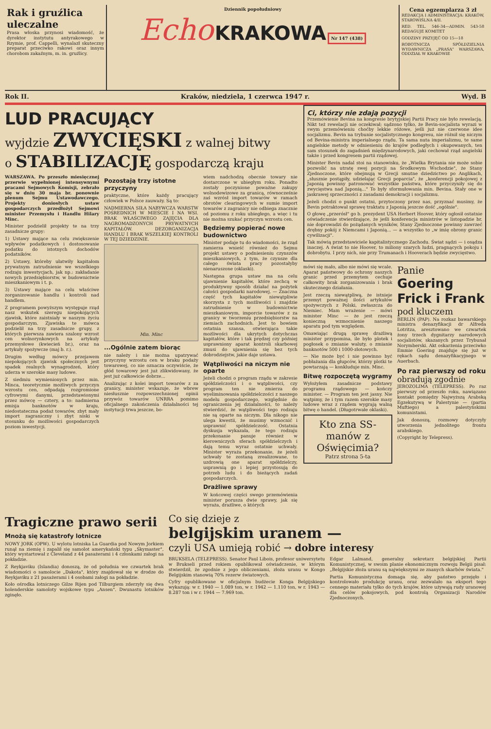Rak i gruźlica uleczalne
Prasa włoska przynosi wiadomość, że dyrektor instytutu antyrakowego w Rzymie, prof. Cappelli, wynalazł skuteczny preparat przeciwko rakowi oraz innym chorobom zakaźnym, m. in. gruźlicy.
Dziennik popołudniowy
Echo
KRAKOWA Nr 147 (438)
Cena egzemplarza 3 zł
REDAKCJA I ADMINISTRACJA: KRAKÓW, STAROWIŚLNA 4/II.
RED. TEL. 546-34—ADMIN. 543-58 REDAGUJE KOMITET
GODZINY PRZYJĘĆ OD 15—18
ROBOTNICZA SPÓŁDZIELNIA WYDAWNICZA „PRASA" WARSZAWA, ODDZIAŁ W KRAKOWIE
Rok II. Kraków, niedziela, 1 czerwca 1947 r. Wyd. B
LUD PRACUJĄCY
wyjdzie ZWYCIĘSKI z walnej bitwy
o STABILIZACJĘ gospodarczą kraju
WARSZAWA. Po przeszło miesięcznej przerwie wypełnionej intensywnymi pracami Sejmowych Komisji, zebrało się w dniu 30 maja br. ponownie plenum Sejmu Ustawodawczego. Projekty doniosłych ustaw gospodarczych przedłożył Sejmowi minister Przemysłu i Handlu Hilary Minc.
Minister podzielił projekty te na trzy zasadnicze grupy:
1) Ustawy mające na celu zwiększenie wpływów podatkowych i dostosowanie podatku do istotnych dochodów podatników.
2) Ustawy, któreby ułatwiły kapitałom prywatnym zatrudnienie we wszelkiego rodzaju inwestycjach, jak np.: zakładanie nowych przedsiębiorstw, w budownictwie mieszkaniowym i t. p.
3) Ustawy mające na celu właściwe zorganizowanie handlu i kontroli nad handlem.
Z programem powyższym występuje rząd nasz wskutek szeregu niepokojących zjawisk, które zaistniały w naszym życiu gospodarczym. Zjawiska te mówca podzielił na trzy zasadnicze grupy, z których pierwsza zawiera szalony wzrost cen wolnorynkowych na artykuły przemysłowe (kwiecień br.), oraz na artykuły spożywcze (maj b. r.).
Drugim według mówcy przejawem niepokojących zjawisk społecznych jest spadek realnych wynagrodzeń, który uderza w szerokie masy ludowe.
Z siedmiu wymienionych przez min. Minca, teoretycznie możliwych przyczyn wzrostu cen, odpadają rozgromione cyfrowymi danymi, przedstawionymi przez mówcę — cztery, a to: nadmierna emisja banknotów w kraju, niedostateczna podaż towarów, zbyt mały import zagraniczny i zbyt niski w stosunku do możliwości gospodarczych poziom inwestycji.
Pozostają trzy istotne przyczyny
praktyczne, które każdy pracujący człowiek w Polsce zauważy. Są to:
NADMIERNA SIŁA NABYWCZA WARSTW POŚREDNICH W MIEŚCIE I NA WSI. BRAK WŁAŚCIWEGO ZAJĘCIA DLA NAGROMADZONYCH PRYWATNYCH KAPITAŁÓW. DEZORGANIZACJA HANDLU I BRAK WSZELKIEJ KONTROLI W TEJ DZIEDZINIE.
Min. Minc
...Ogólnie zatem biorąc
nie należy i nie można upatrywać przyczyny wzrostu cen w braku podaży towarowej, co nie oznacza oczywiście, że głód towarowy jest już zlikwidowany, że jest już całkowicie dobrze...
Analizując z kolei import towarów z za granicy, minister wskazuje, że wbrew niesłusznie rozpowszechnionej opinii przywóz towarów UNRRA pomimo oficjalnego zakończenia działalności tej instytucji trwa jeszcze, bo-
wiem nadchodzą obecnie towary nie dostarczone w ubiegłym roku. Ponadto zostały poczynione poważne zakupy wolnodewizowe za granicą, równocześnie zaś wzrósł import towarów w ramach obrotów clearingowych w sumie import towarów z zagranicy nie odbiega znacznie od poziomu z roku ubiegłego, a więc i tu nie można szukać przyczyn wzrostu cen.
Będziemy popierać nowe budownictwo
Minister podaje tu do wiadomości, że rząd zamierza wnieść również do Sejmu projekt ustawy o podniesieniu czynszów mieszkaniowych, z tym, że czynsze dla całego świata pracy pozostałyby nienaruszone (oklaski).
Następna grupa ustaw ma na celu ujawnienie kapitałów, które zechcą w produktywny sposób działać na pożytek całości gospodarki narodowej. — Znaczna część tych kapitałów niewątpliwie skorzysta z tych możliwości i znajdzie zatrudnienie w budownictwie mieszkaniowym, imporcie towarów z za granicy w tworzeniu przedsiębiorstw na ziemiach zachodnich. Jest to bowiem ostatnia szansa, otwierająca takie możliwości dla ukrytych dotychczas kapitałów, które i tak prędzej czy później usprawniony aparat kontroli skarbowej zmusi do ujawnienia się bez tych dobrodziejstw, jakie daje ustawa.
Wątpliwości na niczym nie oparte
Jeżeli chodzi o program rządu w zakresie spółdzielczości i o wątpliwości, czy program ten nie zmierza do wyeliminowania spółdzielczości z naszego modelu gospodarczego, względnie do ograniczenia jej działalności, to należy stwierdzić, że wątpliwości tego rodzaju nie są oparte na niczym. Dla nikogo nie ulega kwestii, że musimy wzmocnić i usprawnić spółdzielczość. Ostatnia dyskusja wykazała, że tego rodzaju przekonanie panuje również w kierowniczych sferach spółdzielczych i dają temu wyraz ostatnie uchwały. Minister wyraża przekonanie, że jeżeli uchwały te zostaną zrealizowane, to uzdrowią one aparat spółdzielczy, usprawnią go i lepiej przystosują do potrzeb ludu i do bieżących zadań gospodarczych.
Drażliwe sprawy
W końcowej części swego przemówienia minister porusza dwie sprawy, jak się wyraża, drażliwe, o których
Ci, którzy nie zdają pozycji
Przemówienie Bevina na kongresie brytyjskiej Partii Pracy nie było rewelacją. Nikt też rewelacji nie oczekiwał; sądzono tylko, że Bevin-socjalista wyrazi w swym przemówieniu choćby lekkie różowe, jeśli już nie czerwone idee socjalizmu. Bevin na trybunie socjalistycznego kongresu, nie różnił się niczym od Bevina-ministra imperialnego rządu. Ta sama nuta imperializmu, te same angielskie metody w odniesieniu do krajów podległych i okupowanych, ten sam stosunek do zagadnień międzynarodowych, jaki cechował rząd angielski także i przed kongresem partii rządowej.
Minister Bevin nadal stoi na stanowisku, że „Wielka Brytania nie może sobie pozwolić na utratę swej pozycji na Środkowym Wschodzie", że Stany Zjednoczone, które obejmują w Grecji smutne dziedzictwo po Anglikach, „słusznie postąpiły, udzielając Grecji poparcia", że „konferencji pokojowej z Japonią powinny patronować wszystkie państwa, które przyczyniły się do zwycięstwa nad Japonią..." To były sformułowania min. Bevina. Stały one w jaskrawej sprzeczności z zasadami demokracji i socjalizmu.
Jeżeli chodzi o punkt ostatni, przytoczony przez nas, przyznać musimy, że Bevin potraktował sprawę traktatu z Japonią jeszcze dość „ogólnie".
O głowę „przerósł" go b. prezydent USA Herbert Hoover, który ogłosił ostatnie oświadczenie stwierdzające, że jeśli konferencja ministrów w listopadzie br. nie doprowadzi do pożądanych wyników, Stany Zjednoczone powinny zawrzeć drębny pokój z Niemcami i Japonią... — a wszystko to „w imię obrony granic cywilizacji".
Tak mówią przedstawiciele kapitalistycznego Zachodu. Świat sądzi — i osądza inaczej. A świat to nie Hoover, to miliony szarych ludzi, pragnących pokoju i dobrobytu. I przy nich, nie przy Trumanach i Hooverach będzie zwycięstwo.
mówi się mało, albo nie mówi się wcale. Aparat państwowy do ochrony naszych granic przed przemytem cechuje całkowity brak zorganizowania i brak skutecznego działania.
Jest rzeczą niewątpliwą, że istnieje przemyt poważnej ilości artykułów spożywczych z Polski, zwłaszcza do Niemiec. Mam wrażenie — mówi minister Minc — że jest rzeczą konieczną wzmocnienie naszego aparatu pod tym względem.
Omawiając drugą sprawę drażliwą minister przypomina, ile było plotek i pogłosek o zmianie waluty, o zmianie banknotów 500 i 1000-złotowych.
— Nie może być i nie powinno być pobłażania dla głupców, którzy plotki te powtarzają — konkluduje min. Minc.
Bitwę rozpoczętą wygramy
Wyłożyłem zasadnicze podstawy programu rządowego — kończy minister. — Program ten jest jasny. Nie wątpimy, że i tym razem szerokie masy ludowe wraz z rządem wygrają walną bitwę o handel. (Długotrwałe oklaski).
Kto zna SS-manów z Oświęcimia?
Patrz strona 5-ta
Panie
Goering Frick i Frank
pod kluczem
BERLIN (PAP). Na rozkaz bawarskiego ministra denazyfikacji dr Alfreda Lotritza, aresztowano we czwartek żony trzech dygnitarzy narodowych socjalistów, skazanych przez Trybunał Norymberski. Akt oskarżenia przeciwko Emmie Goering znajduje się już w rękach sądu denazyfikacyjnego w Auerbach.
Po raz pierwszy od roku
obradują zgodnie
JEROZOLIMA (TELEPRESS). Po raz pierwszy od przeszło roku, nawiązano kontakt pomiędzy Najwyższą Arabską Egzekutywą w Palestynie — (partia Muftiego) a palestyńskimi komunistami.
Jak donoszą, rozmowy dotyczyły utworzenia jednolitego frontu arabskiego.
(Copyright by Telepress).
Tragiczne prawo serii
Mnożą się katastrofy lotnicze
NOWY JORK (OPW). U wylotu lotniska La Guardia pod Nowym Jorkiem runął na ziemię i zapalił się samolot amerykański typu „Skymaster", który wystartował z Cleveland z 44 pasażerami i 4 członkami załogi na pokładzie.
Z Reykjaviku (Islandia) donoszą, że od południa we czwartek brak wiadomości o samolocie „Dakota", który znajdował się w drodze do Reykjaviku z 21 pasażerami i 4 osobami załogi na pokładzie.
Koło ośrodka lotniczego Gilze Rijen pod Tilburgiem zderzyły się dwa holenderskie samoloty wojskowe typu „Ansen". Dwunastu lotników zginęło.
Co się dzieje z
belgijskim uranem —
czyli USA umieją robić → dobre interesy
BRUKSELA (TELEPRESS). Senator Paul Libois, profesor uniwersytetu w Brukseli przed rokiem opublikował oświadczenie, w którym stwierdził, że zgodnie z jego obliczeniami, złoża uranu w Kongo Belgijskim stanowią 70% rezerw światowych.
Cyfry opublikowane w oficjalnym budżecie Konga Belgijskiego wykazują: w r. 1940 — 1.089 ton, w r. 1942 — 1.110 ton, w r. 1943 — 8.287 ton i w r. 1944 — 7.969 ton.
Edgar Lalmand, generalny sekretarz belgijskiej Partii Komunistycznej, w swoim planie ekonomicznym rozwoju Belgii pisał: „Belgijskie złoża uranu są największymi ze znanych skarbów świata."
Partia Komunistyczna domaga się, aby państwo przejęło i kontrolowało produkcję uranu, oraz zezwalało na eksport tego cennego materiału tylko do tych krajów, które używają rudy uranowej dla celów pokojowych, pod kontrolą Organizacji Narodów Zjednoczonych.